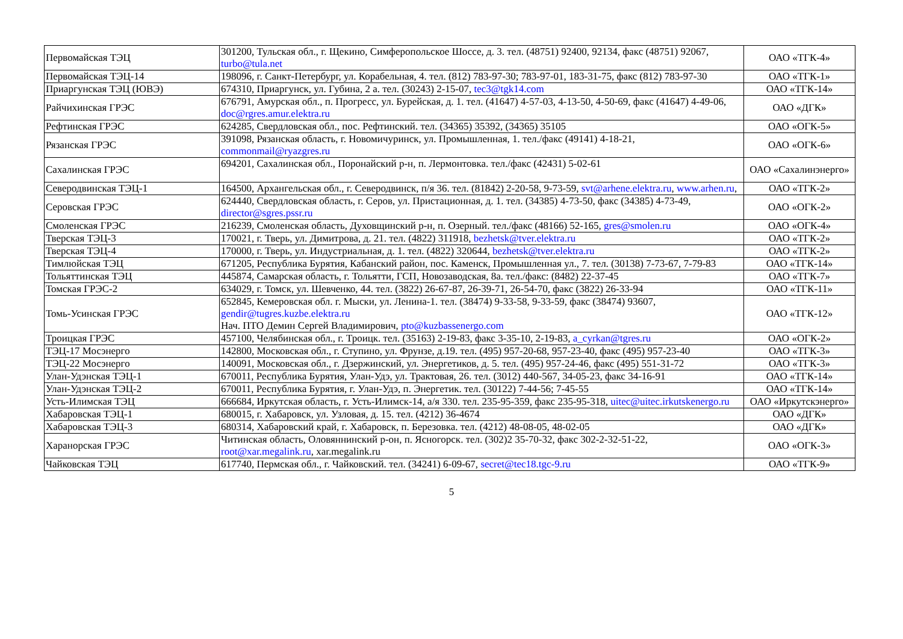| Первомайская ТЭЦ | 301200, Тульская обл., г. Щекино, Симферопольское Шоссе, д. 3. тел. (48751) 92400, 92134, факс (48751) 92067, turbo@tula.net | ОАО «ТГК-4» |
| Первомайская ТЭЦ-14 | 198096, г. Санкт-Петербург, ул. Корабельная, 4. тел. (812) 783-97-30; 783-97-01, 183-31-75, факс (812) 783-97-30 | ОАО «ТГК-1» |
| Приаргунская ТЭЦ (ЮВЭ) | 674310, Приаргунск, ул. Губина, 2 а. тел. (30243) 2-15-07, tec3@tgk14.com | ОАО «ТГК-14» |
| Райчихинская ГРЭС | 676791, Амурская обл., п. Прогресс, ул. Бурейская, д. 1. тел. (41647) 4-57-03, 4-13-50, 4-50-69, факс (41647) 4-49-06, doc@rgres.amur.elektra.ru | ОАО «ДГК» |
| Рефтинская ГРЭС | 624285, Свердловская обл., пос. Рефтинский. тел. (34365) 35392, (34365) 35105 | ОАО «ОГК-5» |
| Рязанская ГРЭС | 391098, Рязанская область, г. Новомичуринск, ул. Промышленная, 1. тел./факс (49141) 4-18-21, commonmail@ryazgres.ru | ОАО «ОГК-6» |
| Сахалинская ГРЭС | 694201, Сахалинская обл., Поронайский р-н, п. Лермонтовка. тел./факс (42431) 5-02-61 | ОАО «Сахалинэнерго» |
| Северодвинская ТЭЦ-1 | 164500, Архангельская обл., г. Северодвинск, п/я 36. тел. (81842) 2-20-58, 9-73-59, svt@arhene.elektra.ru , www.arhen.ru , | ОАО «ТГК-2» |
| Серовская ГРЭС | 624440, Свердловская область, г. Серов, ул. Пристационная, д. 1. тел. (34385) 4-73-50, факс (34385) 4-73-49, director@sgres.pssr.ru | ОАО «ОГК-2» |
| Смоленская ГРЭС | 216239, Смоленская область, Духовщинский р-н, п. Озерный. тел./факс (48166) 52-165, gres@smolen.ru | ОАО «ОГК-4» |
| Тверская ТЭЦ-3 | 170021, г. Тверь, ул. Димитрова, д. 21. тел. (4822) 311918, bezhetsk@tver.elektra.ru | ОАО «ТГК-2» |
| Тверская ТЭЦ-4 | 170000, г. Тверь, ул. Индустриальная, д. 1. тел. (4822) 320644, bezhetsk@tver.elektra.ru | ОАО «ТГК-2» |
| Тимлюйская ТЭЦ | 671205, Республика Бурятия, Кабанский район, пос. Каменск, Промышленная ул., 7. тел. (30138) 7-73-67, 7-79-83 | ОАО «ТГК-14» |
| Тольяттинская ТЭЦ | 445874, Самарская область, г. Тольятти, ГСП, Новозаводская, 8а. тел./факс: (8482) 22-37-45 | ОАО «ТГК-7» |
| Томская ГРЭС-2 | 634029, г. Томск, ул. Шевченко, 44. тел. (3822) 26-67-87, 26-39-71, 26-54-70, факс (3822) 26-33-94 | ОАО «ТГК-11» |
| Томь-Усинская ГРЭС | 652845, Кемеровская обл. г. Мыски, ул. Ленина-1. тел. (38474) 9-33-58, 9-33-59, факс (38474) 93607, gendir@tugres.kuzbe.elektra.ru Нач. ПТО Демин Сергей Владимирович, pto@kuzbassenergo.com | ОАО «ТГК-12» |
| Троицкая ГРЭС | 457100, Челябинская обл., г. Троицк. тел. (35163) 2-19-83, факс 3-35-10, 2-19-83, a_cyrkan@tgres.ru | ОАО «ОГК-2» |
| ТЭЦ-17 Мосэнерго | 142800, Московская обл., г. Ступино, ул. Фрунзе, д.19. тел. (495) 957-20-68, 957-23-40, факс (495) 957-23-40 | ОАО «ТГК-3» |
| ТЭЦ-22 Мосэнерго | 140091, Московская обл., г. Дзержинский, ул. Энергетиков, д. 5. тел. (495) 957-24-46, факс (495) 551-31-72 | ОАО «ТГК-3» |
| Улан-Удэнская ТЭЦ-1 | 670011, Республика Бурятия, Улан-Удэ, ул. Трактовая, 26. тел. (3012) 440-567, 34-05-23, факс 34-16-91 | ОАО «ТГК-14» |
| Улан-Удэнская ТЭЦ-2 | 670011, Республика Бурятия, г. Улан-Удэ, п. Энергетик. тел. (30122) 7-44-56; 7-45-55 | ОАО «ТГК-14» |
| Усть-Илимская ТЭЦ | 666684, Иркутская область, г. Усть-Илимск-14, а/я 330. тел. 235-95-359, факс 235-95-318, uitec@uitec.irkutskenergo.ru | ОАО «Иркутскэнерго» |
| Хабаровская ТЭЦ-1 | 680015, г. Хабаровск, ул. Узловая, д. 15. тел. (4212) 36-4674 | ОАО «ДГК» |
| Хабаровская ТЭЦ-3 | 680314, Хабаровский край, г. Хабаровск, п. Березовка. тел. (4212) 48-08-05, 48-02-05 | ОАО «ДГК» |
| Харанорская ГРЭС | Читинская область, Оловяннинский р-он, п. Ясногорск. тел. (302)2 35-70-32, факс 302-2-32-51-22, root@xar.megalink.ru , xar.megalink.ru | ОАО «ОГК-3» |
| Чайковская ТЭЦ | 617740, Пермская обл., г. Чайковский. тел. (34241) 6-09-67, secret@tec18.tgc-9.ru | ОАО «ТГК-9» |
5